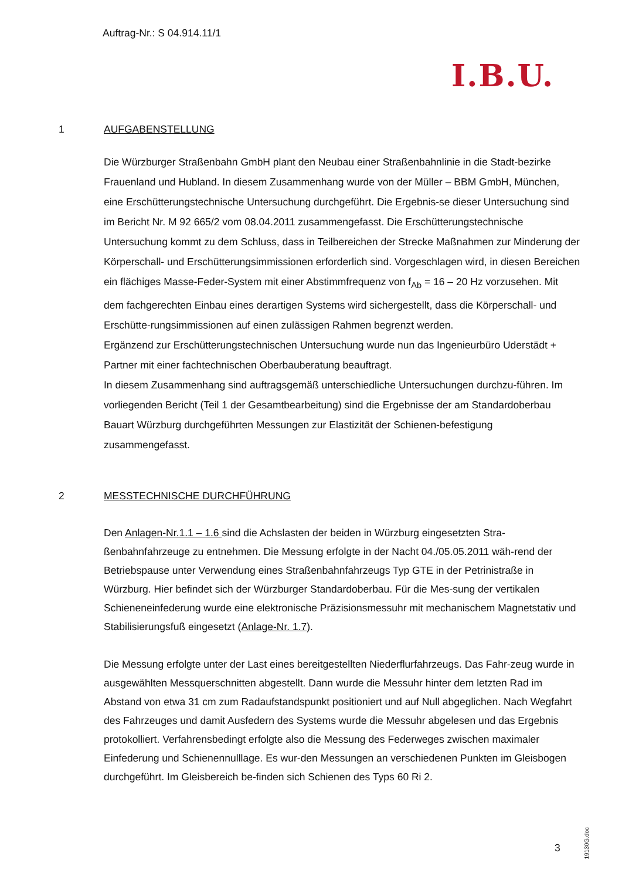Auftrag-Nr.: S 04.914.11/1
I.B.U.
1 AUFGABENSTELLUNG
Die Würzburger Straßenbahn GmbH plant den Neubau einer Straßenbahnlinie in die Stadt-bezirke Frauenland und Hubland. In diesem Zusammenhang wurde von der Müller – BBM GmbH, München, eine Erschütterungstechnische Untersuchung durchgeführt. Die Ergebnis-se dieser Untersuchung sind im Bericht Nr. M 92 665/2 vom 08.04.2011 zusammengefasst. Die Erschütterungstechnische Untersuchung kommt zu dem Schluss, dass in Teilbereichen der Strecke Maßnahmen zur Minderung der Körperschall- und Erschütterungsimmissionen erforderlich sind. Vorgeschlagen wird, in diesen Bereichen ein flächiges Masse-Feder-System mit einer Abstimmfrequenz von f<sub>Ab</sub> = 16 – 20 Hz vorzusehen. Mit dem fachgerechten Einbau eines derartigen Systems wird sichergestellt, dass die Körperschall- und Erschütte-rungsimmissionen auf einen zulässigen Rahmen begrenzt werden.
Ergänzend zur Erschütterungstechnischen Untersuchung wurde nun das Ingenieurbüro Uderstädt + Partner mit einer fachtechnischen Oberbauberatung beauftragt.
In diesem Zusammenhang sind auftragsgemäß unterschiedliche Untersuchungen durchzu-führen. Im vorliegenden Bericht (Teil 1 der Gesamtbearbeitung) sind die Ergebnisse der am Standardoberbau Bauart Würzburg durchgeführten Messungen zur Elastizität der Schienen-befestigung zusammengefasst.
2 MESSTECHNISCHE DURCHFÜHRUNG
Den Anlagen-Nr.1.1 – 1.6 sind die Achslasten der beiden in Würzburg eingesetzten Stra-ßenbahnfahrzeuge zu entnehmen. Die Messung erfolgte in der Nacht 04./05.05.2011 wäh-rend der Betriebspause unter Verwendung eines Straßenbahnfahrzeugs Typ GTE in der Petrinistraße in Würzburg. Hier befindet sich der Würzburger Standardoberbau. Für die Mes-sung der vertikalen Schieneneinfederung wurde eine elektronische Präzisionsmessuhr mit mechanischem Magnetstativ und Stabilisierungsfuß eingesetzt (Anlage-Nr. 1.7).
Die Messung erfolgte unter der Last eines bereitgestellten Niederflurfahrzeugs. Das Fahr-zeug wurde in ausgewählten Messquerschnitten abgestellt. Dann wurde die Messuhr hinter dem letzten Rad im Abstand von etwa 31 cm zum Radaufstandspunkt positioniert und auf Null abgeglichen. Nach Wegfahrt des Fahrzeuges und damit Ausfedern des Systems wurde die Messuhr abgelesen und das Ergebnis protokolliert. Verfahrensbedingt erfolgte also die Messung des Federweges zwischen maximaler Einfederung und Schienennulllage. Es wur-den Messungen an verschiedenen Punkten im Gleisbogen durchgeführt. Im Gleisbereich be-finden sich Schienen des Typs 60 Ri 2.
3
19130G.doc